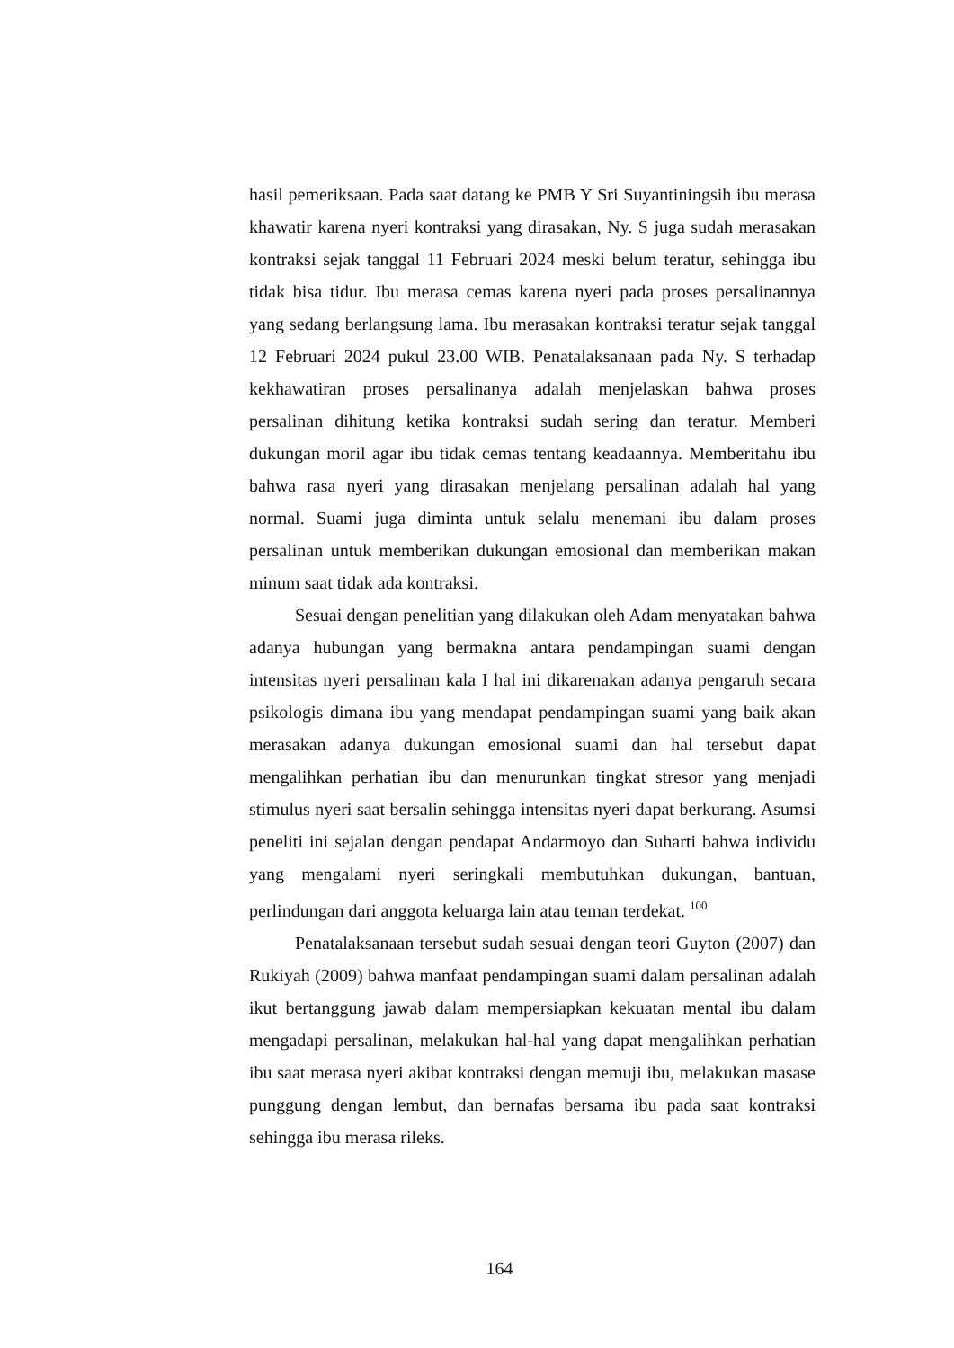hasil pemeriksaan. Pada saat datang ke PMB Y Sri Suyantiningsih ibu merasa khawatir karena nyeri kontraksi yang dirasakan, Ny. S juga sudah merasakan kontraksi sejak tanggal 11 Februari 2024 meski belum teratur, sehingga ibu tidak bisa tidur. Ibu merasa cemas karena nyeri pada proses persalinannya yang sedang berlangsung lama. Ibu merasakan kontraksi teratur sejak tanggal 12 Februari 2024 pukul 23.00 WIB. Penatalaksanaan pada Ny. S terhadap kekhawatiran proses persalinanya adalah menjelaskan bahwa proses persalinan dihitung ketika kontraksi sudah sering dan teratur. Memberi dukungan moril agar ibu tidak cemas tentang keadaannya. Memberitahu ibu bahwa rasa nyeri yang dirasakan menjelang persalinan adalah hal yang normal. Suami juga diminta untuk selalu menemani ibu dalam proses persalinan untuk memberikan dukungan emosional dan memberikan makan minum saat tidak ada kontraksi.
Sesuai dengan penelitian yang dilakukan oleh Adam menyatakan bahwa adanya hubungan yang bermakna antara pendampingan suami dengan intensitas nyeri persalinan kala I hal ini dikarenakan adanya pengaruh secara psikologis dimana ibu yang mendapat pendampingan suami yang baik akan merasakan adanya dukungan emosional suami dan hal tersebut dapat mengalihkan perhatian ibu dan menurunkan tingkat stresor yang menjadi stimulus nyeri saat bersalin sehingga intensitas nyeri dapat berkurang. Asumsi peneliti ini sejalan dengan pendapat Andarmoyo dan Suharti bahwa individu yang mengalami nyeri seringkali membutuhkan dukungan, bantuan, perlindungan dari anggota keluarga lain atau teman terdekat. <sup>100</sup>
Penatalaksanaan tersebut sudah sesuai dengan teori Guyton (2007) dan Rukiyah (2009) bahwa manfaat pendampingan suami dalam persalinan adalah ikut bertanggung jawab dalam mempersiapkan kekuatan mental ibu dalam mengadapi persalinan, melakukan hal-hal yang dapat mengalihkan perhatian ibu saat merasa nyeri akibat kontraksi dengan memuji ibu, melakukan masase punggung dengan lembut, dan bernafas bersama ibu pada saat kontraksi sehingga ibu merasa rileks.
164